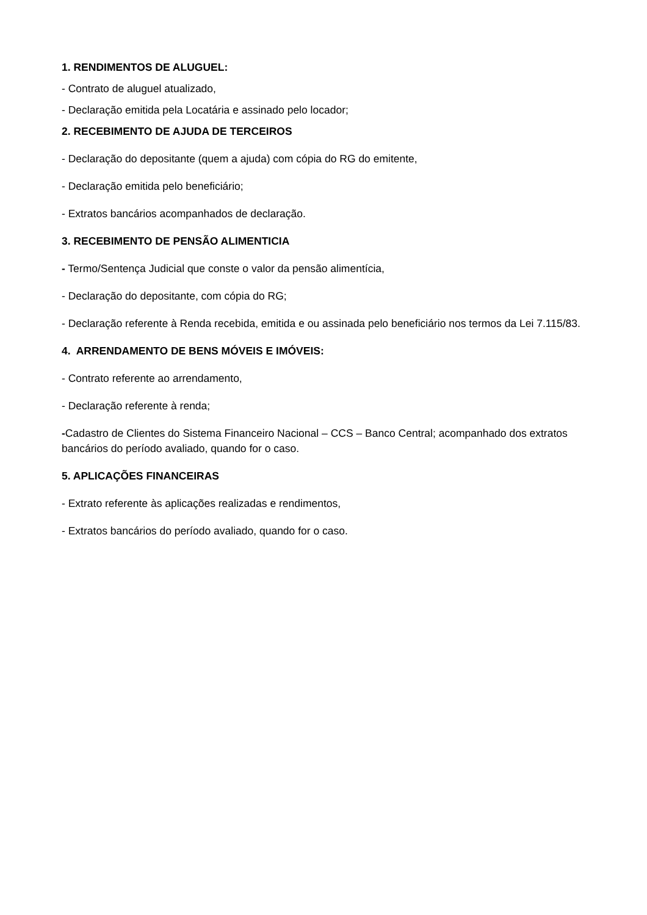1. RENDIMENTOS DE ALUGUEL:
- Contrato de aluguel atualizado,
- Declaração emitida pela Locatária e assinado pelo locador;
2. RECEBIMENTO DE AJUDA DE TERCEIROS
- Declaração do depositante (quem a ajuda) com cópia do RG do emitente,
- Declaração emitida pelo beneficiário;
- Extratos bancários acompanhados de declaração.
3. RECEBIMENTO DE PENSÃO ALIMENTICIA
- Termo/Sentença Judicial que conste o valor da pensão alimentícia,
- Declaração do depositante, com cópia do RG;
- Declaração referente à Renda recebida, emitida e ou assinada pelo beneficiário nos termos da Lei 7.115/83.
4. ARRENDAMENTO DE BENS MÓVEIS E IMÓVEIS:
- Contrato referente ao arrendamento,
- Declaração referente à renda;
-Cadastro de Clientes do Sistema Financeiro Nacional – CCS – Banco Central; acompanhado dos extratos bancários do período avaliado, quando for o caso.
5. APLICAÇÕES FINANCEIRAS
- Extrato referente às aplicações realizadas e rendimentos,
- Extratos bancários do período avaliado, quando for o caso.